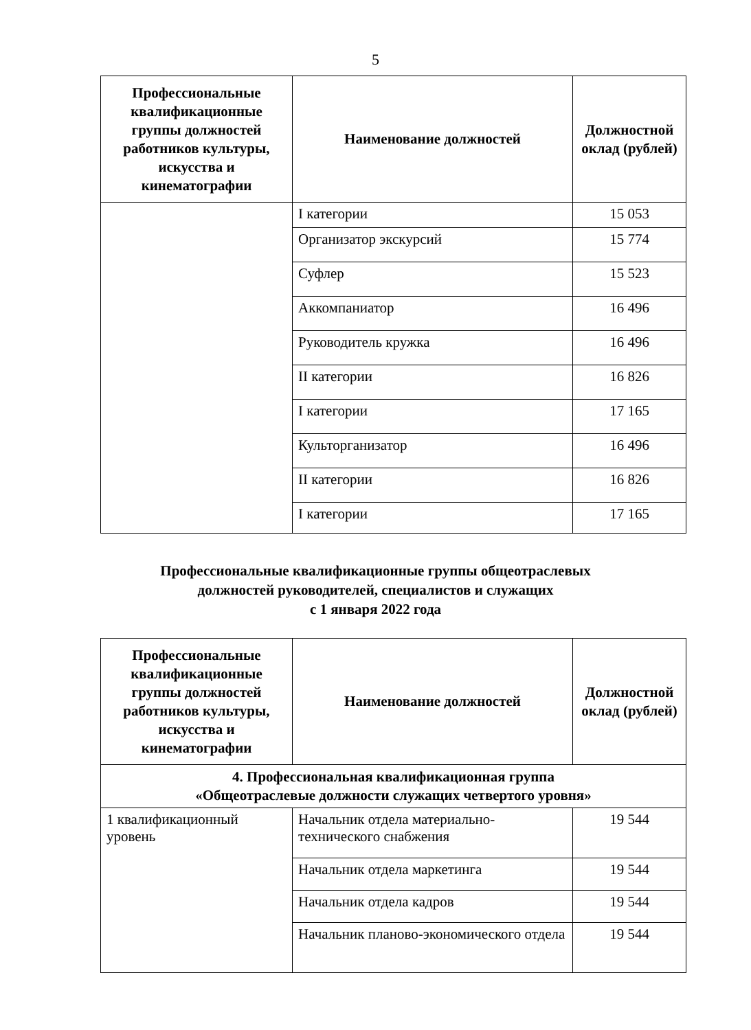5
| Профессиональные квалификационные группы должностей работников культуры, искусства и кинематографии | Наименование должностей | Должностной оклад (рублей) |
| --- | --- | --- |
| | I категории | 15 053 |
| | Организатор экскурсий | 15 774 |
| | Суфлер | 15 523 |
| | Аккомпаниатор | 16 496 |
| | Руководитель кружка | 16 496 |
| | II категории | 16 826 |
| | I категории | 17 165 |
| | Культорганизатор | 16 496 |
| | II категории | 16 826 |
| | I категории | 17 165 |
Профессиональные квалификационные группы общеотраслевых
должностей руководителей, специалистов и служащих
с 1 января 2022 года
| Профессиональные квалификационные группы должностей работников культуры, искусства и кинематографии | Наименование должностей | Должностной оклад (рублей) |
| --- | --- | --- |
| 4. Профессиональная квалификационная группа «Общеотраслевые должности служащих четвертого уровня» | | |
| 1 квалификационный уровень | Начальник отдела материально-технического снабжения | 19 544 |
| | Начальник отдела маркетинга | 19 544 |
| | Начальник отдела кадров | 19 544 |
| | Начальник планово-экономического отдела | 19 544 |